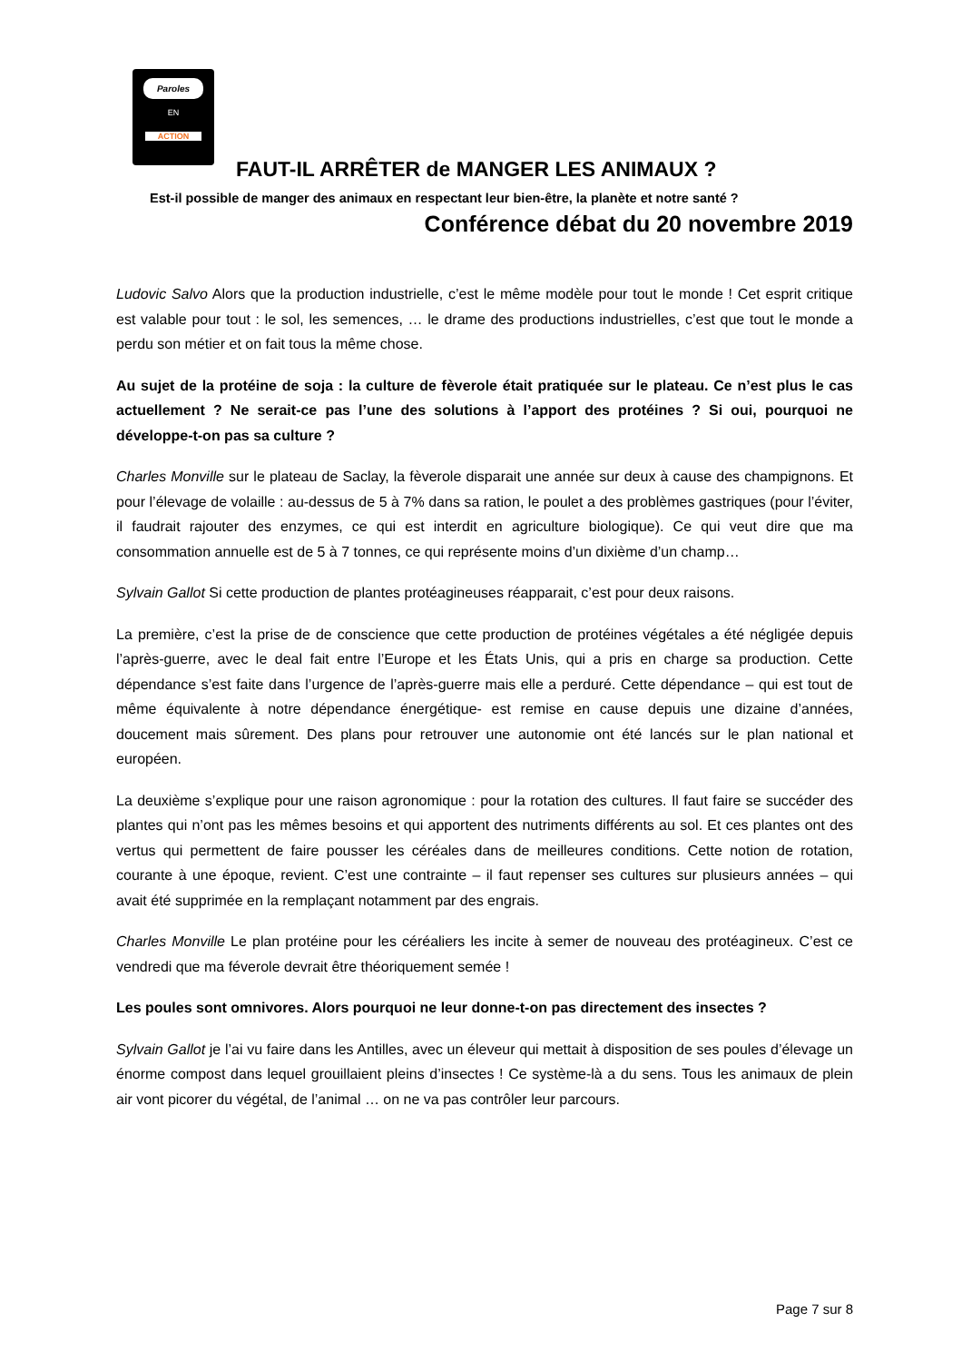Paroles
EN
ACTION
FAUT-IL ARRÊTER de MANGER LES ANIMAUX ?
Est-il possible de manger des animaux en respectant leur bien-être, la planète et notre santé ?
Conférence débat du 20 novembre 2019
Ludovic Salvo Alors que la production industrielle, c’est le même modèle pour tout le monde ! Cet esprit critique est valable pour tout : le sol, les semences, … le drame des productions industrielles, c’est que tout le monde a perdu son métier et on fait tous la même chose.
Au sujet de la protéine de soja : la culture de fèverole était pratiquée sur le plateau. Ce n’est plus le cas actuellement ? Ne serait-ce pas l’une des solutions à l’apport des protéines ? Si oui, pourquoi ne développe-t-on pas sa culture ?
Charles Monville sur le plateau de Saclay, la fèverole disparait une année sur deux à cause des champignons. Et pour l’élevage de volaille : au-dessus de 5 à 7% dans sa ration, le poulet a des problèmes gastriques (pour l’éviter, il faudrait rajouter des enzymes, ce qui est interdit en agriculture biologique). Ce qui veut dire que ma consommation annuelle est de 5 à 7 tonnes, ce qui représente moins d’un dixième d’un champ…
Sylvain Gallot Si cette production de plantes protéagineuses réapparait, c’est pour deux raisons.
La première, c’est la prise de de conscience que cette production de protéines végétales a été négligée depuis l’après-guerre, avec le deal fait entre l’Europe et les États Unis, qui a pris en charge sa production. Cette dépendance s’est faite dans l’urgence de l’après-guerre mais elle a perduré. Cette dépendance – qui est tout de même équivalente à notre dépendance énergétique- est remise en cause depuis une dizaine d’années, doucement mais sûrement. Des plans pour retrouver une autonomie ont été lancés sur le plan national et européen.
La deuxième s’explique pour une raison agronomique : pour la rotation des cultures. Il faut faire se succéder des plantes qui n’ont pas les mêmes besoins et qui apportent des nutriments différents au sol. Et ces plantes ont des vertus qui permettent de faire pousser les céréales dans de meilleures conditions. Cette notion de rotation, courante à une époque, revient. C’est une contrainte – il faut repenser ses cultures sur plusieurs années – qui avait été supprimée en la remplaçant notamment par des engrais.
Charles Monville Le plan protéine pour les céréaliers les incite à semer de nouveau des protéagineux. C’est ce vendredi que ma féverole devrait être théoriquement semée !
Les poules sont omnivores. Alors pourquoi ne leur donne-t-on pas directement des insectes ?
Sylvain Gallot je l’ai vu faire dans les Antilles, avec un éleveur qui mettait à disposition de ses poules d’élevage un énorme compost dans lequel grouillaient pleins d’insectes ! Ce système-là a du sens. Tous les animaux de plein air vont picorer du végétal, de l’animal … on ne va pas contrôler leur parcours.
Page 7 sur 8